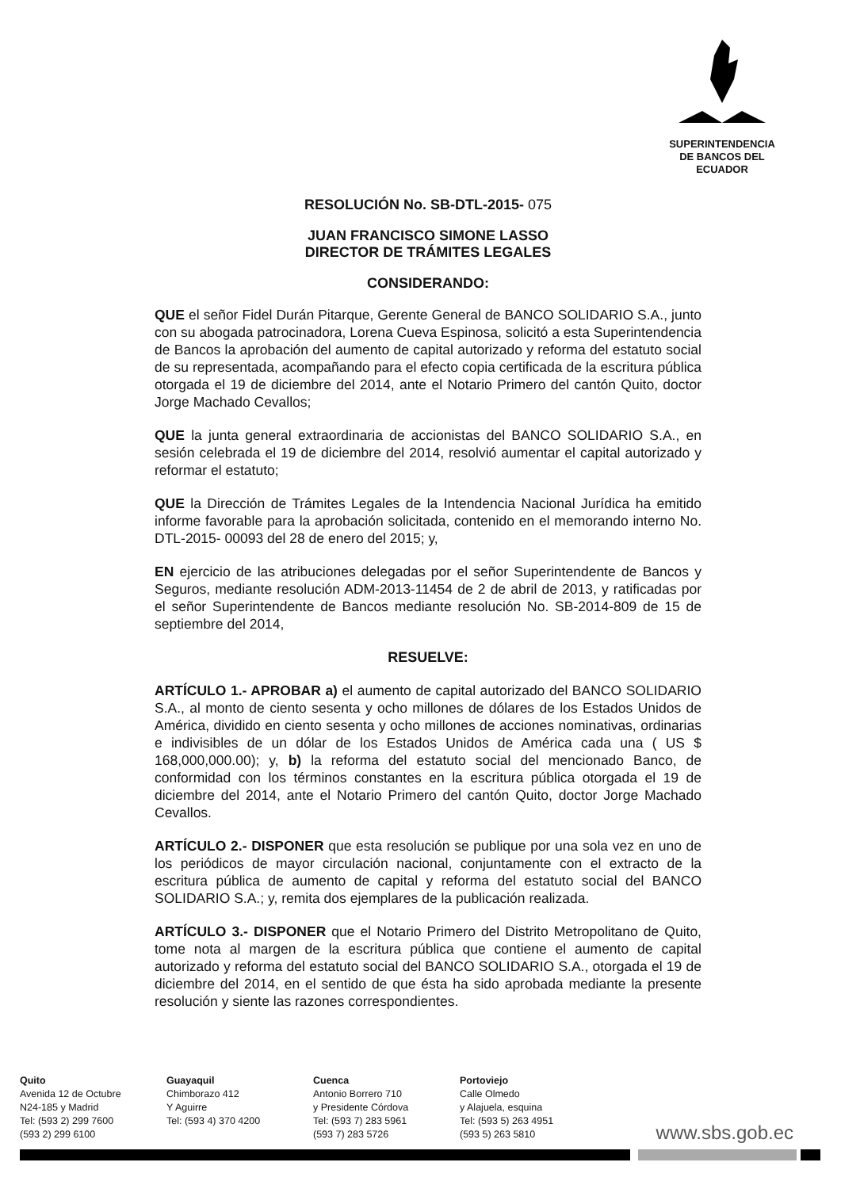SUPERINTENDENCIA
DE BANCOS DEL
ECUADOR
RESOLUCIÓN No. SB-DTL-2015- 075
JUAN FRANCISCO SIMONE LASSO
DIRECTOR DE TRÁMITES LEGALES
CONSIDERANDO:
QUE el señor Fidel Durán Pitarque, Gerente General de BANCO SOLIDARIO S.A., junto con su abogada patrocinadora, Lorena Cueva Espinosa, solicitó a esta Superintendencia de Bancos la aprobación del aumento de capital autorizado y reforma del estatuto social de su representada, acompañando para el efecto copia certificada de la escritura pública otorgada el 19 de diciembre del 2014, ante el Notario Primero del cantón Quito, doctor Jorge Machado Cevallos;
QUE la junta general extraordinaria de accionistas del BANCO SOLIDARIO S.A., en sesión celebrada el 19 de diciembre del 2014, resolvió aumentar el capital autorizado y reformar el estatuto;
QUE la Dirección de Trámites Legales de la Intendencia Nacional Jurídica ha emitido informe favorable para la aprobación solicitada, contenido en el memorando interno No. DTL-2015- 00093 del 28 de enero del 2015; y,
EN ejercicio de las atribuciones delegadas por el señor Superintendente de Bancos y Seguros, mediante resolución ADM-2013-11454 de 2 de abril de 2013, y ratificadas por el señor Superintendente de Bancos mediante resolución No. SB-2014-809 de 15 de septiembre del 2014,
RESUELVE:
ARTÍCULO 1.- APROBAR a) el aumento de capital autorizado del BANCO SOLIDARIO S.A., al monto de ciento sesenta y ocho millones de dólares de los Estados Unidos de América, dividido en ciento sesenta y ocho millones de acciones nominativas, ordinarias e indivisibles de un dólar de los Estados Unidos de América cada una ( US $ 168,000,000.00); y, b) la reforma del estatuto social del mencionado Banco, de conformidad con los términos constantes en la escritura pública otorgada el 19 de diciembre del 2014, ante el Notario Primero del cantón Quito, doctor Jorge Machado Cevallos.
ARTÍCULO 2.- DISPONER que esta resolución se publique por una sola vez en uno de los periódicos de mayor circulación nacional, conjuntamente con el extracto de la escritura pública de aumento de capital y reforma del estatuto social del BANCO SOLIDARIO S.A.; y, remita dos ejemplares de la publicación realizada.
ARTÍCULO 3.- DISPONER que el Notario Primero del Distrito Metropolitano de Quito, tome nota al margen de la escritura pública que contiene el aumento de capital autorizado y reforma del estatuto social del BANCO SOLIDARIO S.A., otorgada el 19 de diciembre del 2014, en el sentido de que ésta ha sido aprobada mediante la presente resolución y siente las razones correspondientes.
Quito
Avenida 12 de Octubre
N24-185 y Madrid
Tel: (593 2) 299 7600
(593 2) 299 6100
Guayaquil
Chimborazo 412
Y Aguirre
Tel: (593 4) 370 4200
Cuenca
Antonio Borrero 710
y Presidente Córdova
Tel: (593 7) 283 5961
(593 7) 283 5726
Portoviejo
Calle Olmedo
y Alajuela, esquina
Tel: (593 5) 263 4951
(593 5) 263 5810
www.sbs.gob.ec